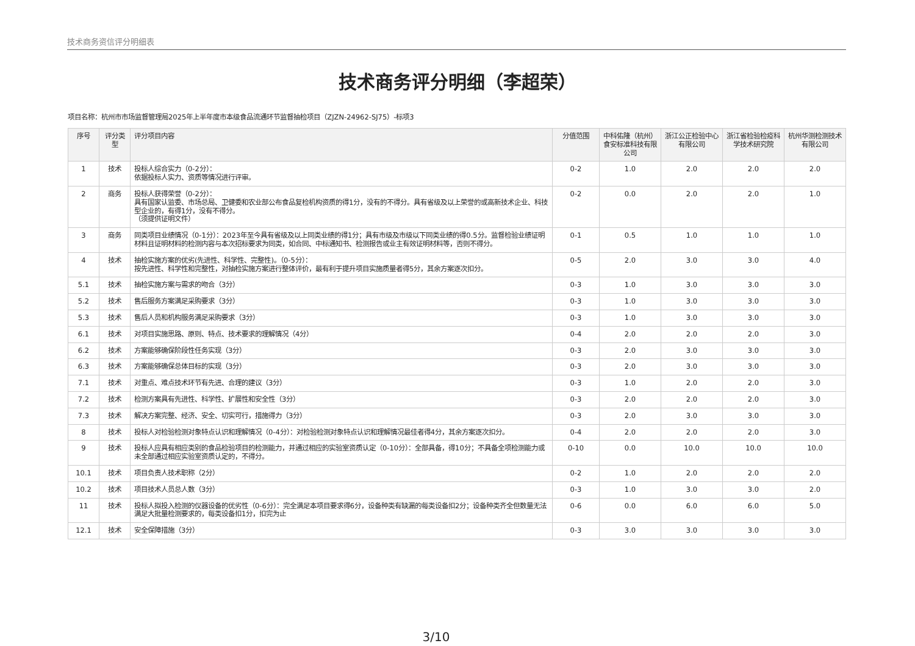技术商务资信评分明细表
技术商务评分明细（李超荣）
项目名称：杭州市市场监督管理局2025年上半年度市本级食品流通环节监督抽检项目（ZJZN-24962-SJ75）-标项3
| 序号 | 评分类型 | 评分项目内容 | 分值范围 | 中科佑隆（杭州）食安标准科技有限公司 | 浙江公正检验中心有限公司 | 浙江省检验检疫科学技术研究院 | 杭州华测检测技术有限公司 |
| --- | --- | --- | --- | --- | --- | --- | --- |
| 1 | 技术 | 投标人综合实力（0-2分）： 依据投标人实力、资质等情况进行评审。 | 0-2 | 1.0 | 2.0 | 2.0 | 2.0 |
| 2 | 商务 | 投标人获得荣誉（0-2分）： 具有国家认监委、市场总局、卫健委和农业部公布食品复检机构资质的得1分，没有的不得分。具有省级及以上荣誉的或高新技术企业、科技型企业的，有得1分，没有不得分。 （须提供证明文件） | 0-2 | 0.0 | 2.0 | 2.0 | 1.0 |
| 3 | 商务 | 同类项目业绩情况（0-1分）：2023年至今具有省级及以上同类业绩的得1分；具有市级及市级以下同类业绩的得0.5分。监督检验业绩证明材料且证明材料的检测内容与本次招标要求为同类，如合同、中标通知书、检测报告或业主有效证明材料等，否则不得分。 | 0-1 | 0.5 | 1.0 | 1.0 | 1.0 |
| 4 | 技术 | 抽检实施方案的优劣(先进性、科学性、完整性)。（0-5分）： 按先进性、科学性和完整性，对抽检实施方案进行整体评价，最有利于提升项目实施质量者得5分，其余方案逐次扣分。 | 0-5 | 2.0 | 3.0 | 3.0 | 4.0 |
| 5.1 | 技术 | 抽检实施方案与需求的吻合（3分） | 0-3 | 1.0 | 3.0 | 3.0 | 3.0 |
| 5.2 | 技术 | 售后服务方案满足采购要求（3分） | 0-3 | 1.0 | 3.0 | 3.0 | 3.0 |
| 5.3 | 技术 | 售后人员和机构服务满足采购要求（3分） | 0-3 | 1.0 | 3.0 | 3.0 | 3.0 |
| 6.1 | 技术 | 对项目实施思路、原则、特点、技术要求的理解情况（4分） | 0-4 | 2.0 | 2.0 | 2.0 | 3.0 |
| 6.2 | 技术 | 方案能够确保阶段性任务实现（3分） | 0-3 | 2.0 | 3.0 | 3.0 | 3.0 |
| 6.3 | 技术 | 方案能够确保总体目标的实现（3分） | 0-3 | 2.0 | 3.0 | 3.0 | 3.0 |
| 7.1 | 技术 | 对重点、难点技术环节有先进、合理的建议（3分） | 0-3 | 1.0 | 2.0 | 2.0 | 3.0 |
| 7.2 | 技术 | 检测方案具有先进性、科学性、扩展性和安全性（3分） | 0-3 | 2.0 | 2.0 | 2.0 | 3.0 |
| 7.3 | 技术 | 解决方案完整、经济、安全、切实可行，措施得力（3分） | 0-3 | 2.0 | 3.0 | 3.0 | 3.0 |
| 8 | 技术 | 投标人对检验检测对象特点认识和理解情况（0-4分）：对检验检测对象特点认识和理解情况最佳者得4分，其余方案逐次扣分。 | 0-4 | 2.0 | 2.0 | 2.0 | 3.0 |
| 9 | 技术 | 投标人应具有相应类别的食品检验项目的检测能力，并通过相应的实验室资质认定（0-10分）：全部具备，得10分；不具备全项检测能力或未全部通过相应实验室资质认定的，不得分。 | 0-10 | 0.0 | 10.0 | 10.0 | 10.0 |
| 10.1 | 技术 | 项目负责人技术职称（2分） | 0-2 | 1.0 | 2.0 | 2.0 | 2.0 |
| 10.2 | 技术 | 项目技术人员总人数（3分） | 0-3 | 1.0 | 3.0 | 3.0 | 2.0 |
| 11 | 技术 | 投标人拟投入检测的仪器设备的优劣性（0-6分）：完全满足本项目要求得6分，设备种类有缺漏的每类设备扣2分；设备种类齐全但数量无法满足大批量检测要求的，每类设备扣1分，扣完为止 | 0-6 | 0.0 | 6.0 | 6.0 | 5.0 |
| 12.1 | 技术 | 安全保障措施（3分） | 0-3 | 3.0 | 3.0 | 3.0 | 3.0 |
3/10